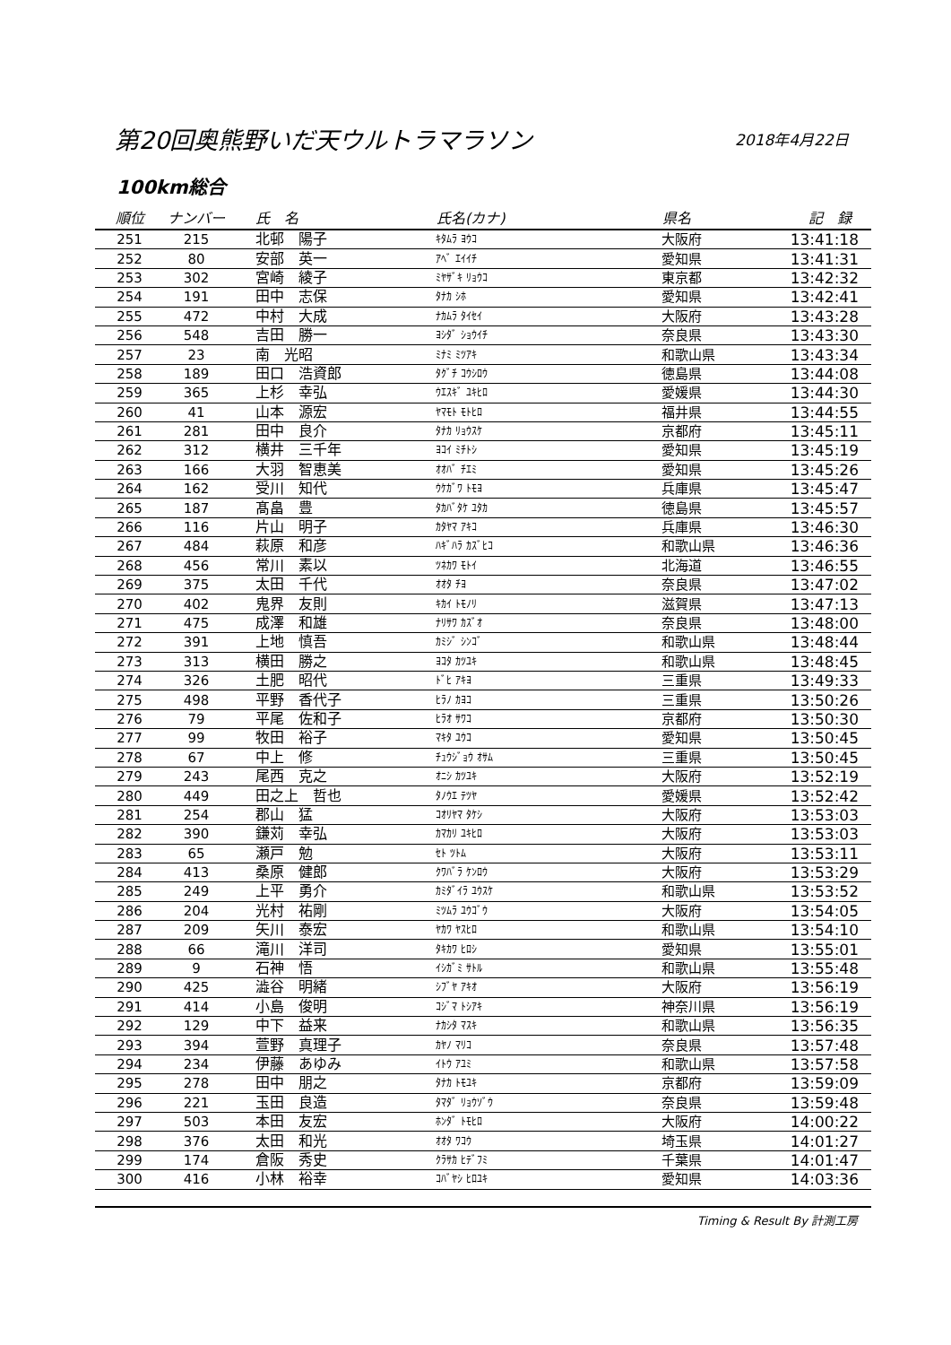第20回奥熊野いだ天ウルトラマラソン 2018年4月22日
100km総合
| 順位 | ナンバー | 氏 名 | 氏名(カナ) | 県名 | 記 録 |
| --- | --- | --- | --- | --- | --- |
| 251 | 215 | 北邨 陽子 | ｷﾀﾑﾗ ﾖｳｺ | 大阪府 | 13:41:18 |
| 252 | 80 | 安部 英一 | ｱﾍﾞ ｴｲｲﾁ | 愛知県 | 13:41:31 |
| 253 | 302 | 宮崎 綾子 | ﾐﾔｻﾞｷ ﾘｮｳｺ | 東京都 | 13:42:32 |
| 254 | 191 | 田中 志保 | ﾀﾅｶ ｼﾎ | 愛知県 | 13:42:41 |
| 255 | 472 | 中村 大成 | ﾅｶﾑﾗ ﾀｲｾｲ | 大阪府 | 13:43:28 |
| 256 | 548 | 吉田 勝一 | ﾖｼﾀﾞ ｼｮｳｲﾁ | 奈良県 | 13:43:30 |
| 257 | 23 | 南 光昭 | ﾐﾅﾐ ﾐﾂｱｷ | 和歌山県 | 13:43:34 |
| 258 | 189 | 田口 浩資郎 | ﾀｸﾞﾁ ｺｳｼﾛｳ | 徳島県 | 13:44:08 |
| 259 | 365 | 上杉 幸弘 | ｳｴｽｷﾞ ﾕｷﾋﾛ | 愛媛県 | 13:44:30 |
| 260 | 41 | 山本 源宏 | ﾔﾏﾓﾄ ﾓﾄﾋﾛ | 福井県 | 13:44:55 |
| 261 | 281 | 田中 良介 | ﾀﾅｶ ﾘｮｳｽｹ | 京都府 | 13:45:11 |
| 262 | 312 | 横井 三千年 | ﾖｺｲ ﾐﾁﾄｼ | 愛知県 | 13:45:19 |
| 263 | 166 | 大羽 智恵美 | ｵｵﾊﾞ ﾁｴﾐ | 愛知県 | 13:45:26 |
| 264 | 162 | 受川 知代 | ｳｹｶﾞﾜ ﾄﾓﾖ | 兵庫県 | 13:45:47 |
| 265 | 187 | 髙畠 豊 | ﾀｶﾊﾞﾀｹ ﾕﾀｶ | 徳島県 | 13:45:57 |
| 266 | 116 | 片山 明子 | ｶﾀﾔﾏ ｱｷｺ | 兵庫県 | 13:46:30 |
| 267 | 484 | 萩原 和彦 | ﾊｷﾞﾊﾗ ｶｽﾞﾋｺ | 和歌山県 | 13:46:36 |
| 268 | 456 | 常川 素以 | ﾂﾈｶﾜ ﾓﾄｲ | 北海道 | 13:46:55 |
| 269 | 375 | 太田 千代 | ｵｵﾀ ﾁﾖ | 奈良県 | 13:47:02 |
| 270 | 402 | 鬼界 友則 | ｷｶｲ ﾄﾓﾉﾘ | 滋賀県 | 13:47:13 |
| 271 | 475 | 成澤 和雄 | ﾅﾘｻﾜ ｶｽﾞｵ | 奈良県 | 13:48:00 |
| 272 | 391 | 上地 慎吾 | ｶﾐｼﾞ ｼﾝｺﾞ | 和歌山県 | 13:48:44 |
| 273 | 313 | 横田 勝之 | ﾖｺﾀ ｶﾂﾕｷ | 和歌山県 | 13:48:45 |
| 274 | 326 | 土肥 昭代 | ﾄﾞﾋ ｱｷﾖ | 三重県 | 13:49:33 |
| 275 | 498 | 平野 香代子 | ﾋﾗﾉ ｶﾖｺ | 三重県 | 13:50:26 |
| 276 | 79 | 平尾 佐和子 | ﾋﾗｵ ｻﾜｺ | 京都府 | 13:50:30 |
| 277 | 99 | 牧田 裕子 | ﾏｷﾀ ﾕｳｺ | 愛知県 | 13:50:45 |
| 278 | 67 | 中上 修 | ﾁｭｳｼﾞｮｳ ｵｻﾑ | 三重県 | 13:50:45 |
| 279 | 243 | 尾西 克之 | ｵﾆｼ ｶﾂﾕｷ | 大阪府 | 13:52:19 |
| 280 | 449 | 田之上 哲也 | ﾀﾉｳｴ ﾃﾂﾔ | 愛媛県 | 13:52:42 |
| 281 | 254 | 郡山 猛 | ｺｵﾘﾔﾏ ﾀｹｼ | 大阪府 | 13:53:03 |
| 282 | 390 | 鎌苅 幸弘 | ｶﾏｶﾘ ﾕｷﾋﾛ | 大阪府 | 13:53:03 |
| 283 | 65 | 瀬戸 勉 | ｾﾄ ﾂﾄﾑ | 大阪府 | 13:53:11 |
| 284 | 413 | 桑原 健郎 | ｸﾜﾊﾞﾗ ｹﾝﾛｳ | 大阪府 | 13:53:29 |
| 285 | 249 | 上平 勇介 | ｶﾐﾀﾞｲﾗ ﾕｳｽｹ | 和歌山県 | 13:53:52 |
| 286 | 204 | 光村 祐剛 | ﾐﾂﾑﾗ ﾕｳｺﾞｳ | 大阪府 | 13:54:05 |
| 287 | 209 | 矢川 泰宏 | ﾔｶﾜ ﾔｽﾋﾛ | 和歌山県 | 13:54:10 |
| 288 | 66 | 滝川 洋司 | ﾀｷｶﾜ ﾋﾛｼ | 愛知県 | 13:55:01 |
| 289 | 9 | 石神 悟 | ｲｼｶﾞﾐ ｻﾄﾙ | 和歌山県 | 13:55:48 |
| 290 | 425 | 澁谷 明緒 | ｼﾌﾞﾔ ｱｷｵ | 大阪府 | 13:56:19 |
| 291 | 414 | 小島 俊明 | ｺｼﾞﾏ ﾄｼｱｷ | 神奈川県 | 13:56:19 |
| 292 | 129 | 中下 益来 | ﾅｶｼﾀ ﾏｽｷ | 和歌山県 | 13:56:35 |
| 293 | 394 | 萱野 真理子 | ｶﾔﾉ ﾏﾘｺ | 奈良県 | 13:57:48 |
| 294 | 234 | 伊藤 あゆみ | ｲﾄｳ ｱﾕﾐ | 和歌山県 | 13:57:58 |
| 295 | 278 | 田中 朋之 | ﾀﾅｶ ﾄﾓﾕｷ | 京都府 | 13:59:09 |
| 296 | 221 | 玉田 良造 | ﾀﾏﾀﾞ ﾘｮｳｿﾞｳ | 奈良県 | 13:59:48 |
| 297 | 503 | 本田 友宏 | ﾎﾝﾀﾞ ﾄﾓﾋﾛ | 大阪府 | 14:00:22 |
| 298 | 376 | 太田 和光 | ｵｵﾀ ﾜｺｳ | 埼玉県 | 14:01:27 |
| 299 | 174 | 倉阪 秀史 | ｸﾗｻｶ ﾋﾃﾞﾌﾐ | 千葉県 | 14:01:47 |
| 300 | 416 | 小林 裕幸 | ｺﾊﾞﾔｼ ﾋﾛﾕｷ | 愛知県 | 14:03:36 |
Timing & Result By 計測工房